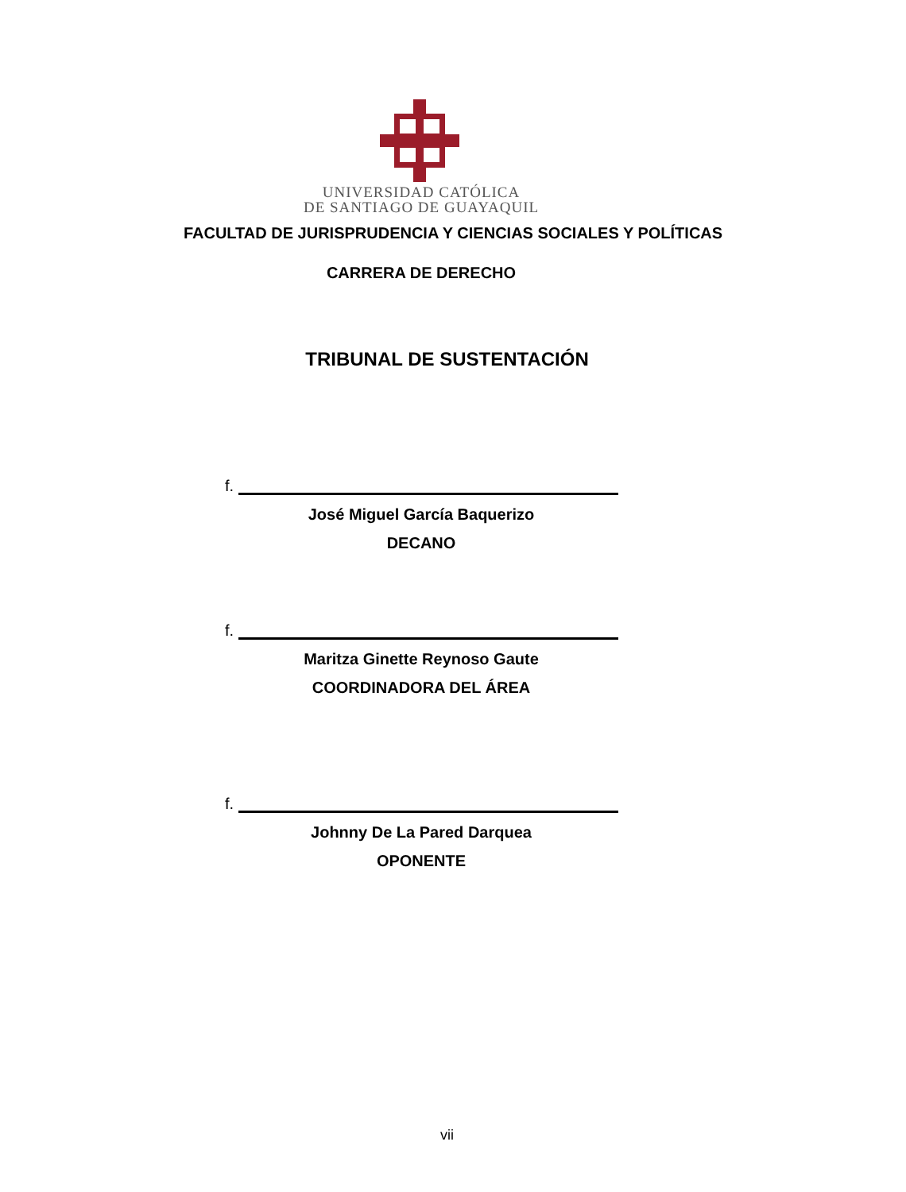UNIVERSIDAD CATÓLICA
DE SANTIAGO DE GUAYAQUIL
FACULTAD DE JURISPRUDENCIA Y CIENCIAS SOCIALES Y POLÍTICAS
CARRERA DE DERECHO
TRIBUNAL DE SUSTENTACIÓN
f.
José Miguel García Baquerizo
DECANO
f.
Maritza Ginette Reynoso Gaute
COORDINADORA DEL ÁREA
f.
Johnny De La Pared Darquea
OPONENTE
vii